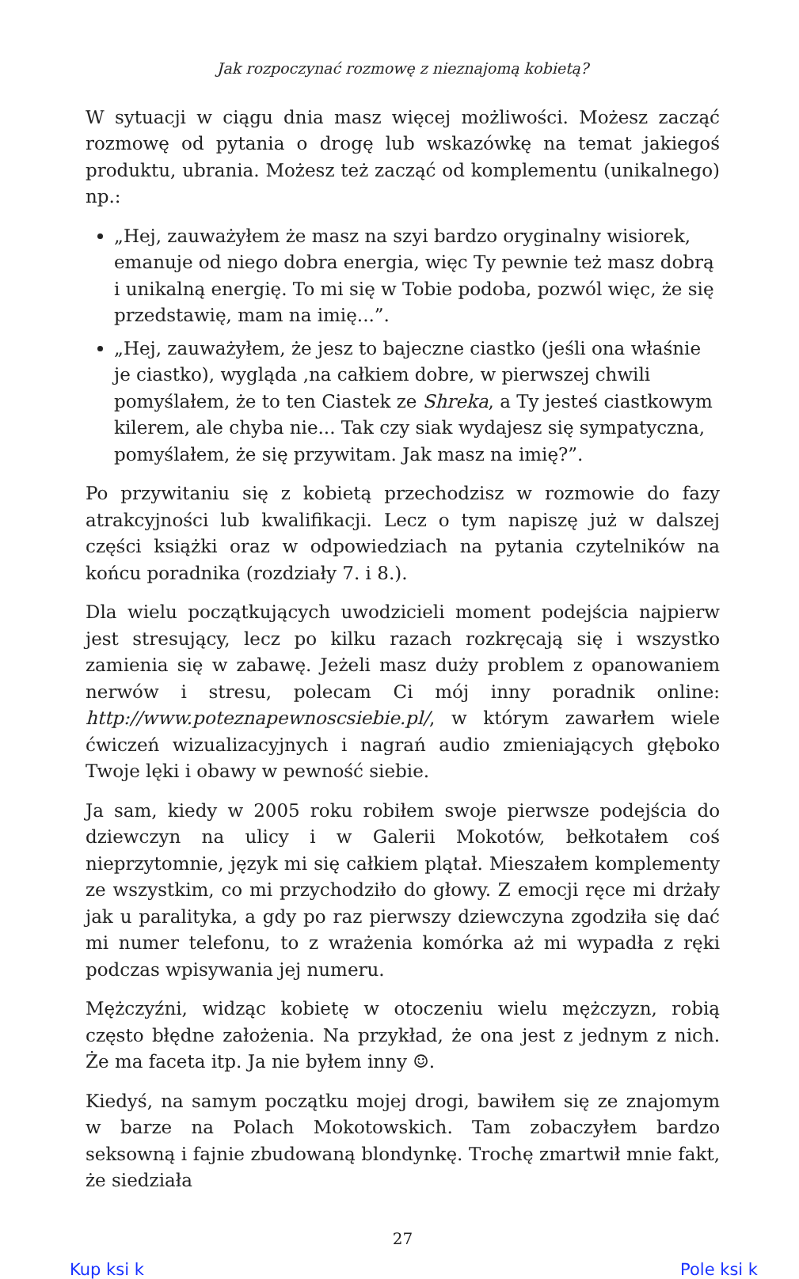Jak rozpoczynać rozmowę z nieznajomą kobietą?
W sytuacji w ciągu dnia masz więcej możliwości. Możesz zacząć rozmowę od pytania o drogę lub wskazówkę na temat jakiegoś produktu, ubrania. Możesz też zacząć od komplementu (unikalnego) np.:
„Hej, zauważyłem że masz na szyi bardzo oryginalny wisiorek, emanuje od niego dobra energia, więc Ty pewnie też masz dobrą i unikalną energię. To mi się w Tobie podoba, pozwól więc, że się przedstawię, mam na imię...”.
„Hej, zauważyłem, że jesz to bajeczne ciastko (jeśli ona właśnie je ciastko), wygląda ,na całkiem dobre, w pierwszej chwili pomyślałem, że to ten Ciastek ze Shreka, a Ty jesteś ciastkowym kilerem, ale chyba nie... Tak czy siak wydajesz się sympatyczna, pomyślałem, że się przywitam. Jak masz na imię?”.
Po przywitaniu się z kobietą przechodzisz w rozmowie do fazy atrakcyjności lub kwalifikacji. Lecz o tym napiszę już w dalszej części książki oraz w odpowiedziach na pytania czytelników na końcu poradnika (rozdziały 7. i 8.).
Dla wielu początkujących uwodzicieli moment podejścia najpierw jest stresujący, lecz po kilku razach rozkręcają się i wszystko zamienia się w zabawę. Jeżeli masz duży problem z opanowaniem nerwów i stresu, polecam Ci mój inny poradnik online: http://www.poteznapewnoscsiebie.pl/, w którym zawarłem wiele ćwiczeń wizualizacyjnych i nagrań audio zmieniających głęboko Twoje lęki i obawy w pewność siebie.
Ja sam, kiedy w 2005 roku robiłem swoje pierwsze podejścia do dziewczyn na ulicy i w Galerii Mokotów, bełkotałem coś nieprzytomnie, język mi się całkiem plątał. Mieszałem komplementy ze wszystkim, co mi przychodziło do głowy. Z emocji ręce mi drżały jak u paralityka, a gdy po raz pierwszy dziewczyna zgodziła się dać mi numer telefonu, to z wrażenia komórka aż mi wypadła z ręki podczas wpisywania jej numeru.
Mężczyźni, widząc kobietę w otoczeniu wielu mężczyzn, robią często błędne założenia. Na przykład, że ona jest z jednym z nich. Że ma faceta itp. Ja nie byłem inny ☺.
Kiedyś, na samym początku mojej drogi, bawiłem się ze znajomym w barze na Polach Mokotowskich. Tam zobaczyłem bardzo seksowną i fajnie zbudowaną blondynkę. Trochę zmartwił mnie fakt, że siedziała
27
Kup ksi k Pole ksi k